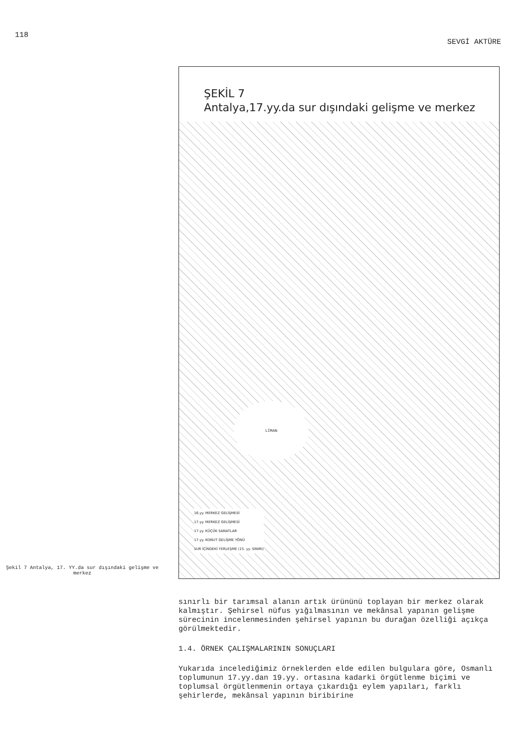118 SEVGİ AKTÜRE
Şekil 7 Antalya, 17. YY.da sur dışındaki gelişme ve merkez
ŞEKİL 7
Antalya,17.yy.da sur dışındaki gelişme ve merkez
LİMAN
16.yy. MERKEZ GELİŞMESİ
17.yy. MERKEZ GELİŞMESİ
17.yy. KÜÇÜK SANATLAR
17.yy. KONUT GELİŞME YÖNÜ
SUR İÇİNDEKİ YERLEŞME (15. yy. SINIRI)
sınırlı bir tarımsal alanın artık ürününü toplayan bir merkez olarak kalmıştır. Şehirsel nüfus yığılmasının ve mekânsal yapının gelişme sürecinin incelenmesinden şehirsel yapının bu durağan özelliği açıkça görülmektedir.
1.4. ÖRNEK ÇALIŞMALARININ SONUÇLARI
Yukarıda incelediğimiz örneklerden elde edilen bulgulara göre, Osmanlı toplumunun 17.yy.dan 19.yy. ortasına kadarki örgütlenme biçimi ve toplumsal örgütlenmenin ortaya çıkardığı eylem yapıları, farklı şehirlerde, mekânsal yapının biribirine